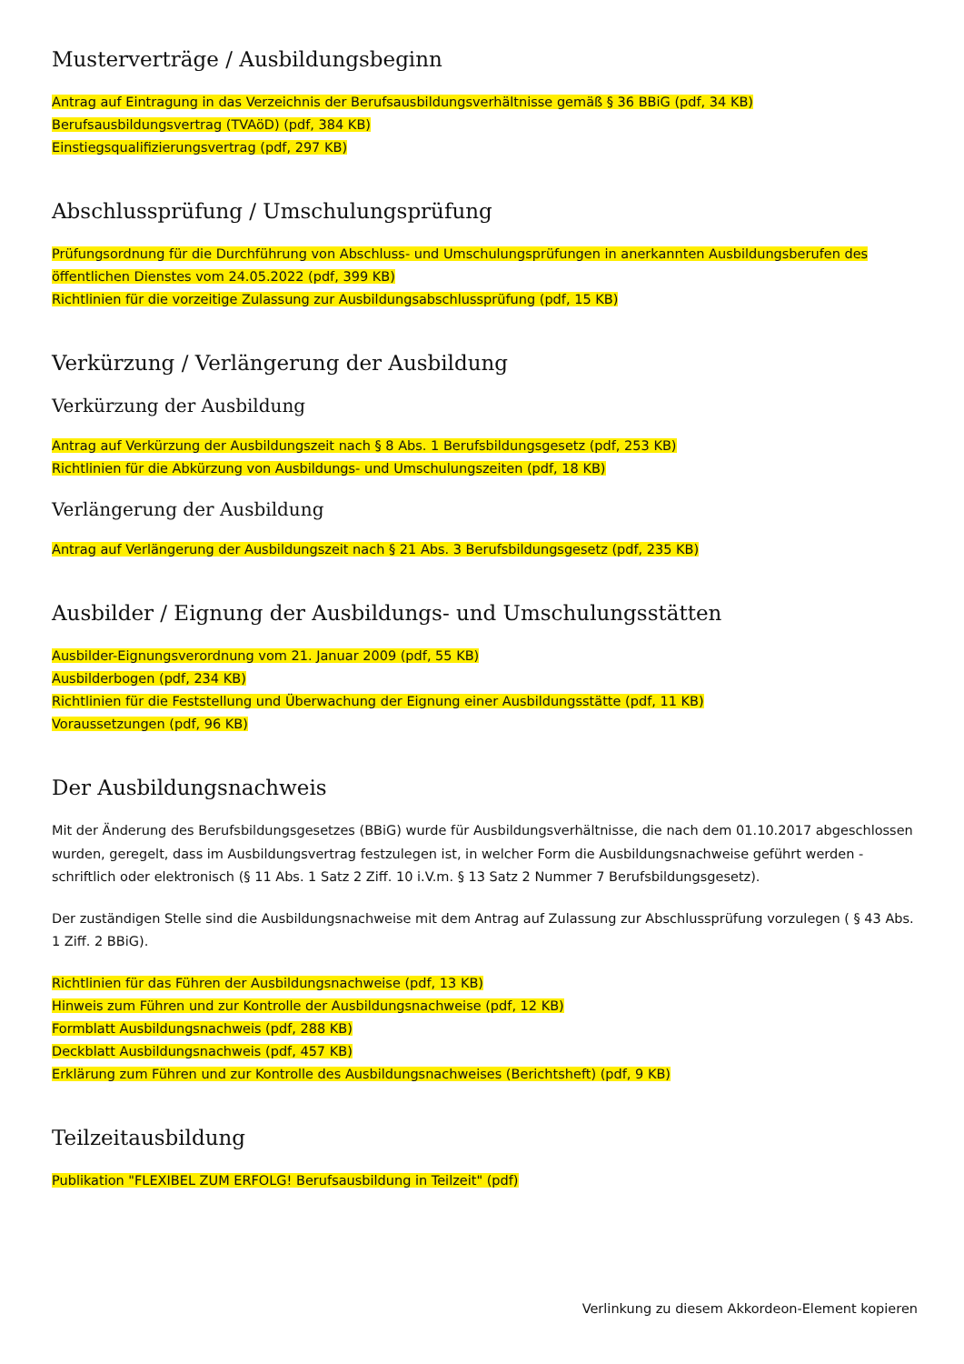Musterverträge / Ausbildungsbeginn
Antrag auf Eintragung in das Verzeichnis der Berufsausbildungsverhältnisse gemäß § 36 BBiG (pdf, 34 KB)
Berufsausbildungsvertrag (TVAöD) (pdf, 384 KB)
Einstiegsqualifizierungsvertrag (pdf, 297 KB)
Abschlussprüfung / Umschulungsprüfung
Prüfungsordnung für die Durchführung von Abschluss- und Umschulungsprüfungen in anerkannten Ausbildungsberufen des öffentlichen Dienstes vom 24.05.2022 (pdf, 399 KB)
Richtlinien für die vorzeitige Zulassung zur Ausbildungsabschlussprüfung (pdf, 15 KB)
Verkürzung / Verlängerung der Ausbildung
Verkürzung der Ausbildung
Antrag auf Verkürzung der Ausbildungszeit nach § 8 Abs. 1 Berufsbildungsgesetz (pdf, 253 KB)
Richtlinien für die Abkürzung von Ausbildungs- und Umschulungszeiten (pdf, 18 KB)
Verlängerung der Ausbildung
Antrag auf Verlängerung der Ausbildungszeit nach § 21 Abs. 3 Berufsbildungsgesetz (pdf, 235 KB)
Ausbilder / Eignung der Ausbildungs- und Umschulungsstätten
Ausbilder-Eignungsverordnung vom 21. Januar 2009 (pdf, 55 KB)
Ausbilderbogen (pdf, 234 KB)
Richtlinien für die Feststellung und Überwachung der Eignung einer Ausbildungsstätte (pdf, 11 KB)
Voraussetzungen (pdf, 96 KB)
Der Ausbildungsnachweis
Mit der Änderung des Berufsbildungsgesetzes (BBiG) wurde für Ausbildungsverhältnisse, die nach dem 01.10.2017 abgeschlossen wurden, geregelt, dass im Ausbildungsvertrag festzulegen ist, in welcher Form die Ausbildungsnachweise geführt werden - schriftlich oder elektronisch (§ 11 Abs. 1 Satz 2 Ziff. 10 i.V.m. § 13 Satz 2 Nummer 7 Berufsbildungsgesetz).
Der zuständigen Stelle sind die Ausbildungsnachweise mit dem Antrag auf Zulassung zur Abschlussprüfung vorzulegen ( § 43 Abs. 1 Ziff. 2 BBiG).
Richtlinien für das Führen der Ausbildungsnachweise (pdf, 13 KB)
Hinweis zum Führen und zur Kontrolle der Ausbildungsnachweise (pdf, 12 KB)
Formblatt Ausbildungsnachweis (pdf, 288 KB)
Deckblatt Ausbildungsnachweis (pdf, 457 KB)
Erklärung zum Führen und zur Kontrolle des Ausbildungsnachweises (Berichtsheft) (pdf, 9 KB)
Teilzeitausbildung
Publikation "FLEXIBEL ZUM ERFOLG! Berufsausbildung in Teilzeit" (pdf)
Verlinkung zu diesem Akkordeon-Element kopieren